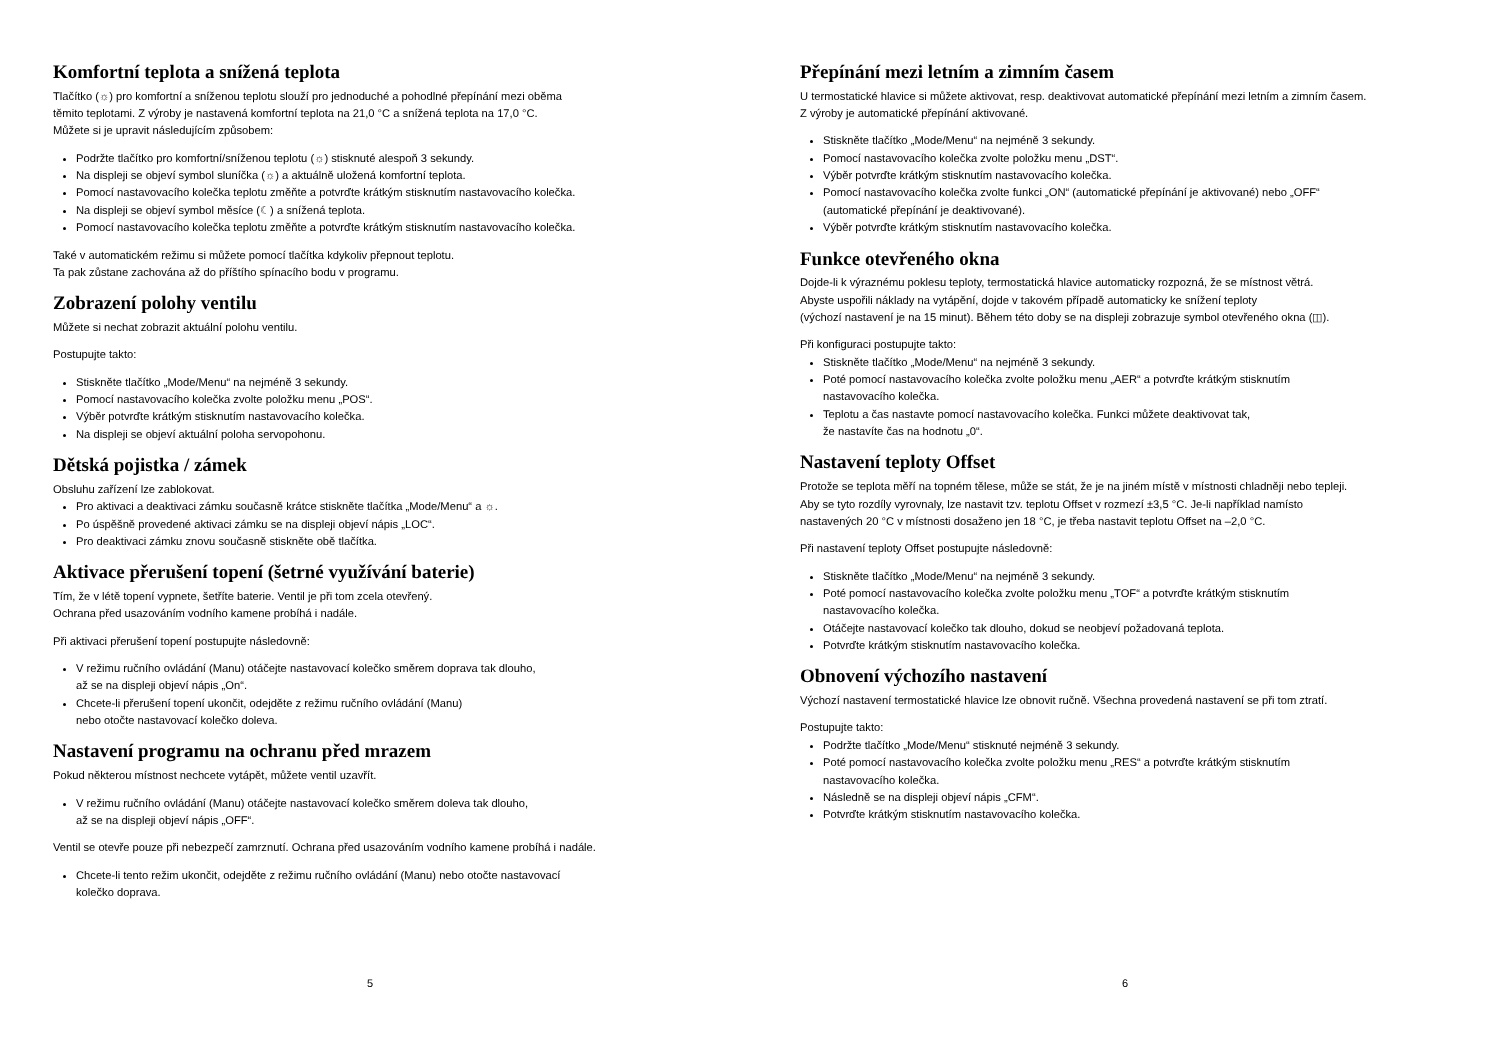Komfortní teplota a snížená teplota
Tlačítko (☼) pro komfortní a sníženou teplotu slouží pro jednoduché a pohodlné přepínání mezi oběma
těmito teplotami. Z výroby je nastavená komfortní teplota na 21,0 °C a snížená teplota na 17,0 °C.
Můžete si je upravit následujícím způsobem:
Podržte tlačítko pro komfortní/sníženou teplotu (☼) stisknuté alespoň 3 sekundy.
Na displeji se objeví symbol sluníčka (☼) a aktuálně uložená komfortní teplota.
Pomocí nastavovacího kolečka teplotu změňte a potvrďte krátkým stisknutím nastavovacího kolečka.
Na displeji se objeví symbol měsíce (☾) a snížená teplota.
Pomocí nastavovacího kolečka teplotu změňte a potvrďte krátkým stisknutím nastavovacího kolečka.
Také v automatickém režimu si můžete pomocí tlačítka kdykoliv přepnout teplotu.
Ta pak zůstane zachována až do příštího spínacího bodu v programu.
Zobrazení polohy ventilu
Můžete si nechat zobrazit aktuální polohu ventilu.
Postupujte takto:
Stiskněte tlačítko „Mode/Menu“ na nejméně 3 sekundy.
Pomocí nastavovacího kolečka zvolte položku menu „POS“.
Výběr potvrďte krátkým stisknutím nastavovacího kolečka.
Na displeji se objeví aktuální poloha servopohonu.
Dětská pojistka / zámek
Obsluhu zařízení lze zablokovat.
Pro aktivaci a deaktivaci zámku současně krátce stiskněte tlačítka „Mode/Menu“ a ☼.
Po úspěšně provedené aktivaci zámku se na displeji objeví nápis „LOC“.
Pro deaktivaci zámku znovu současně stiskněte obě tlačítka.
Aktivace přerušení topení (šetrné využívání baterie)
Tím, že v létě topení vypnete, šetříte baterie. Ventil je při tom zcela otevřený.
Ochrana před usazováním vodního kamene probíhá i nadále.
Při aktivaci přerušení topení postupujte následovně:
V režimu ručního ovládání (Manu) otáčejte nastavovací kolečko směrem doprava tak dlouho,
až se na displeji objeví nápis „On“.
Chcete-li přerušení topení ukončit, odejděte z režimu ručního ovládání (Manu)
nebo otočte nastavovací kolečko doleva.
Nastavení programu na ochranu před mrazem
Pokud některou místnost nechcete vytápět, můžete ventil uzavřít.
V režimu ručního ovládání (Manu) otáčejte nastavovací kolečko směrem doleva tak dlouho,
až se na displeji objeví nápis „OFF“.
Ventil se otevře pouze při nebezpečí zamrznutí. Ochrana před usazováním vodního kamene probíhá i nadále.
Chcete-li tento režim ukončit, odejděte z režimu ručního ovládání (Manu) nebo otočte nastavovací
kolečko doprava.
5
Přepínání mezi letním a zimním časem
U termostatické hlavice si můžete aktivovat, resp. deaktivovat automatické přepínání mezi letním a zimním časem.
Z výroby je automatické přepínání aktivované.
Stiskněte tlačítko „Mode/Menu“ na nejméně 3 sekundy.
Pomocí nastavovacího kolečka zvolte položku menu „DST“.
Výběr potvrďte krátkým stisknutím nastavovacího kolečka.
Pomocí nastavovacího kolečka zvolte funkci „ON“ (automatické přepínání je aktivované) nebo „OFF“
(automatické přepínání je deaktivované).
Výběr potvrďte krátkým stisknutím nastavovacího kolečka.
Funkce otevřeného okna
Dojde-li k výraznému poklesu teploty, termostatická hlavice automaticky rozpozná, že se místnost větrá.
Abyste uspořili náklady na vytápění, dojde v takovém případě automaticky ke snížení teploty
(výchozí nastavení je na 15 minut). Během této doby se na displeji zobrazuje symbol otevřeného okna (◫).
Při konfiguraci postupujte takto:
Stiskněte tlačítko „Mode/Menu“ na nejméně 3 sekundy.
Poté pomocí nastavovacího kolečka zvolte položku menu „AER“ a potvrďte krátkým stisknutím
nastavovacího kolečka.
Teplotu a čas nastavte pomocí nastavovacího kolečka. Funkci můžete deaktivovat tak,
že nastavíte čas na hodnotu „0“.
Nastavení teploty Offset
Protože se teplota měří na topném tělese, může se stát, že je na jiném místě v místnosti chladněji nebo tepleji.
Aby se tyto rozdíly vyrovnaly, lze nastavit tzv. teplotu Offset v rozmezí ±3,5 °C. Je-li například namísto
nastavených 20 °C v místnosti dosaženo jen 18 °C, je třeba nastavit teplotu Offset na –2,0 °C.
Při nastavení teploty Offset postupujte následovně:
Stiskněte tlačítko „Mode/Menu“ na nejméně 3 sekundy.
Poté pomocí nastavovacího kolečka zvolte položku menu „TOF“ a potvrďte krátkým stisknutím
nastavovacího kolečka.
Otáčejte nastavovací kolečko tak dlouho, dokud se neobjeví požadovaná teplota.
Potvrďte krátkým stisknutím nastavovacího kolečka.
Obnovení výchozího nastavení
Výchozí nastavení termostatické hlavice lze obnovit ručně. Všechna provedená nastavení se při tom ztratí.
Postupujte takto:
Podržte tlačítko „Mode/Menu“ stisknuté nejméně 3 sekundy.
Poté pomocí nastavovacího kolečka zvolte položku menu „RES“ a potvrďte krátkým stisknutím
nastavovacího kolečka.
Následně se na displeji objeví nápis „CFM“.
Potvrďte krátkým stisknutím nastavovacího kolečka.
6